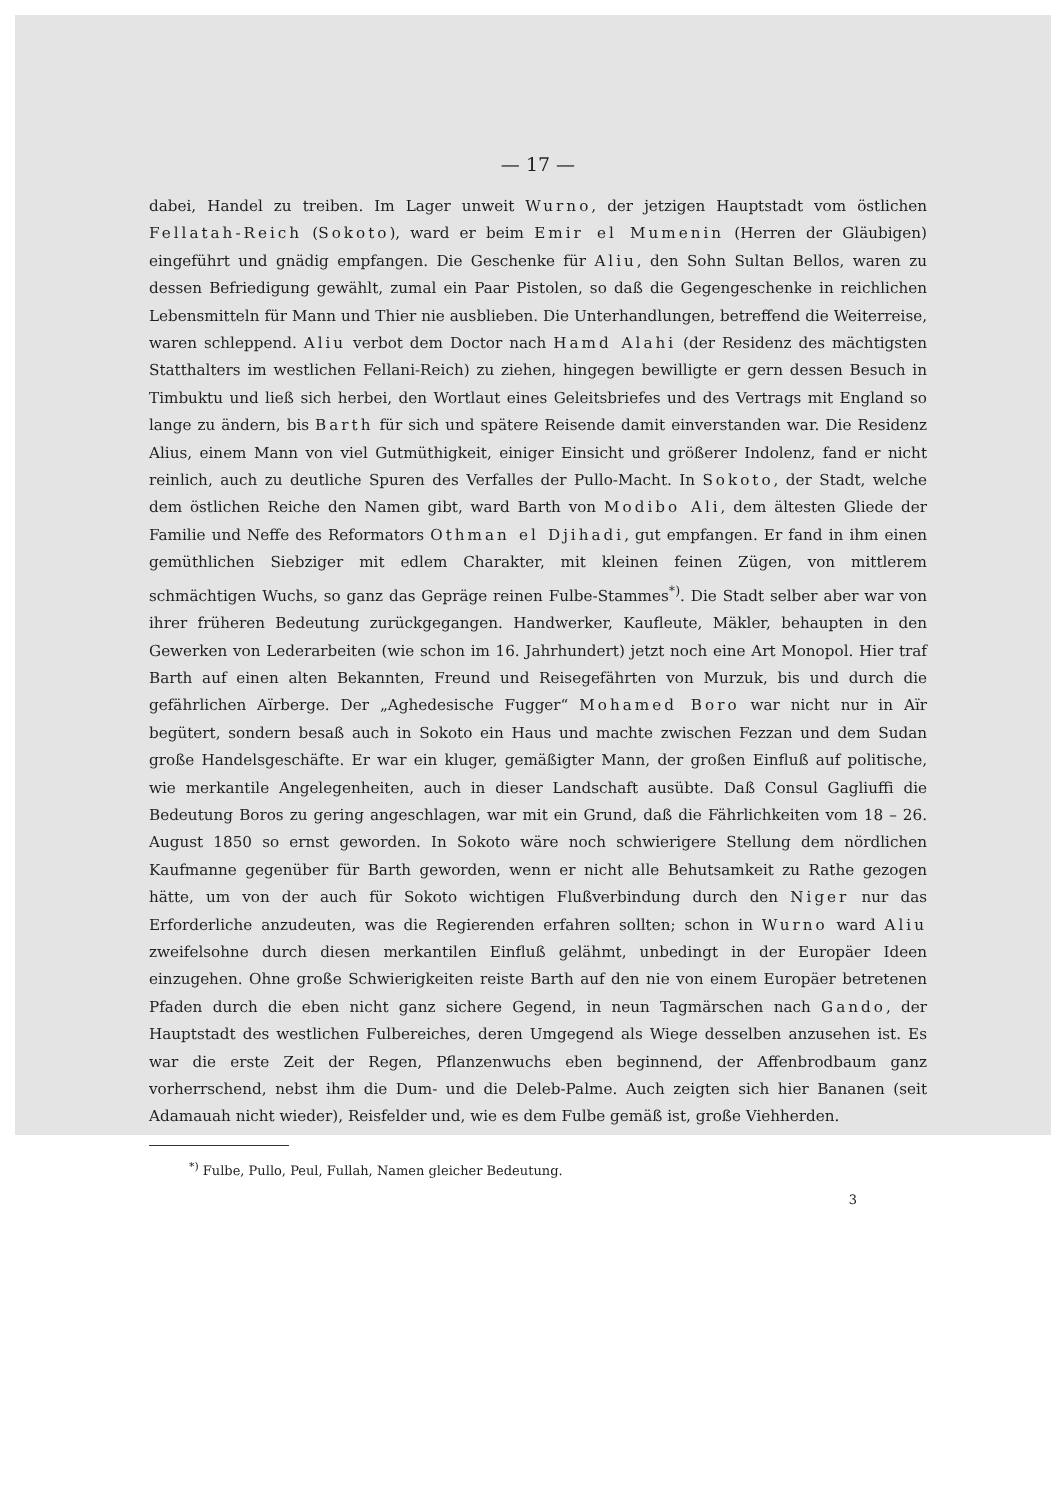— 17 —
dabei, Handel zu treiben. Im Lager unweit Wurno, der jetzigen Hauptstadt vom östlichen Fellatah-Reich (Sokoto), ward er beim Emir el Mumenin (Herren der Gläubigen) eingeführt und gnädig empfangen. Die Geschenke für Aliu, den Sohn Sultan Bellos, waren zu dessen Befriedigung gewählt, zumal ein Paar Pistolen, so daß die Gegengeschenke in reichlichen Lebensmitteln für Mann und Thier nie ausblieben. Die Unterhandlungen, betreffend die Weiterreise, waren schleppend. Aliu verbot dem Doctor nach Hamd Alahi (der Residenz des mächtigsten Statthalters im westlichen Fellani-Reich) zu ziehen, hingegen bewilligte er gern dessen Besuch in Timbuktu und ließ sich herbei, den Wortlaut eines Geleitsbriefes und des Vertrags mit England so lange zu ändern, bis Barth für sich und spätere Reisende damit einverstanden war. Die Residenz Alius, einem Mann von viel Gutmüthigkeit, einiger Einsicht und größerer Indolenz, fand er nicht reinlich, auch zu deutliche Spuren des Verfalles der Pullo-Macht. In Sokoto, der Stadt, welche dem östlichen Reiche den Namen gibt, ward Barth von Modibo Ali, dem ältesten Gliede der Familie und Neffe des Reformators Othman el Djihadi, gut empfangen. Er fand in ihm einen gemüthlichen Siebziger mit edlem Charakter, mit kleinen feinen Zügen, von mittlerem schmächtigen Wuchs, so ganz das Gepräge reinen Fulbe-Stammes<sup>*)</sup>. Die Stadt selber aber war von ihrer früheren Bedeutung zurückgegangen. Handwerker, Kaufleute, Mäkler, behaupten in den Gewerken von Lederarbeiten (wie schon im 16. Jahrhundert) jetzt noch eine Art Monopol. Hier traf Barth auf einen alten Bekannten, Freund und Reisegefährten von Murzuk, bis und durch die gefährlichen Aïrberge. Der „Aghedesische Fugger“ Mohamed Boro war nicht nur in Aïr begütert, sondern besaß auch in Sokoto ein Haus und machte zwischen Fezzan und dem Sudan große Handelsgeschäfte. Er war ein kluger, gemäßigter Mann, der großen Einfluß auf politische, wie merkantile Angelegenheiten, auch in dieser Landschaft ausübte. Daß Consul Gagliuffi die Bedeutung Boros zu gering angeschlagen, war mit ein Grund, daß die Fährlichkeiten vom 18 – 26. August 1850 so ernst geworden. In Sokoto wäre noch schwierigere Stellung dem nördlichen Kaufmanne gegenüber für Barth geworden, wenn er nicht alle Behutsamkeit zu Rathe gezogen hätte, um von der auch für Sokoto wichtigen Flußverbindung durch den Niger nur das Erforderliche anzudeuten, was die Regierenden erfahren sollten; schon in Wurno ward Aliu zweifelsohne durch diesen merkantilen Einfluß gelähmt, unbedingt in der Europäer Ideen einzugehen. Ohne große Schwierigkeiten reiste Barth auf den nie von einem Europäer betretenen Pfaden durch die eben nicht ganz sichere Gegend, in neun Tagmärschen nach Gando, der Hauptstadt des westlichen Fulbereiches, deren Umgegend als Wiege desselben anzusehen ist. Es war die erste Zeit der Regen, Pflanzenwuchs eben beginnend, der Affenbrodbaum ganz vorherrschend, nebst ihm die Dum- und die Deleb-Palme. Auch zeigten sich hier Bananen (seit Adamauah nicht wieder), Reisfelder und, wie es dem Fulbe gemäß ist, große Viehherden.
<sup>*)</sup> Fulbe, Pullo, Peul, Fullah, Namen gleicher Bedeutung.
3